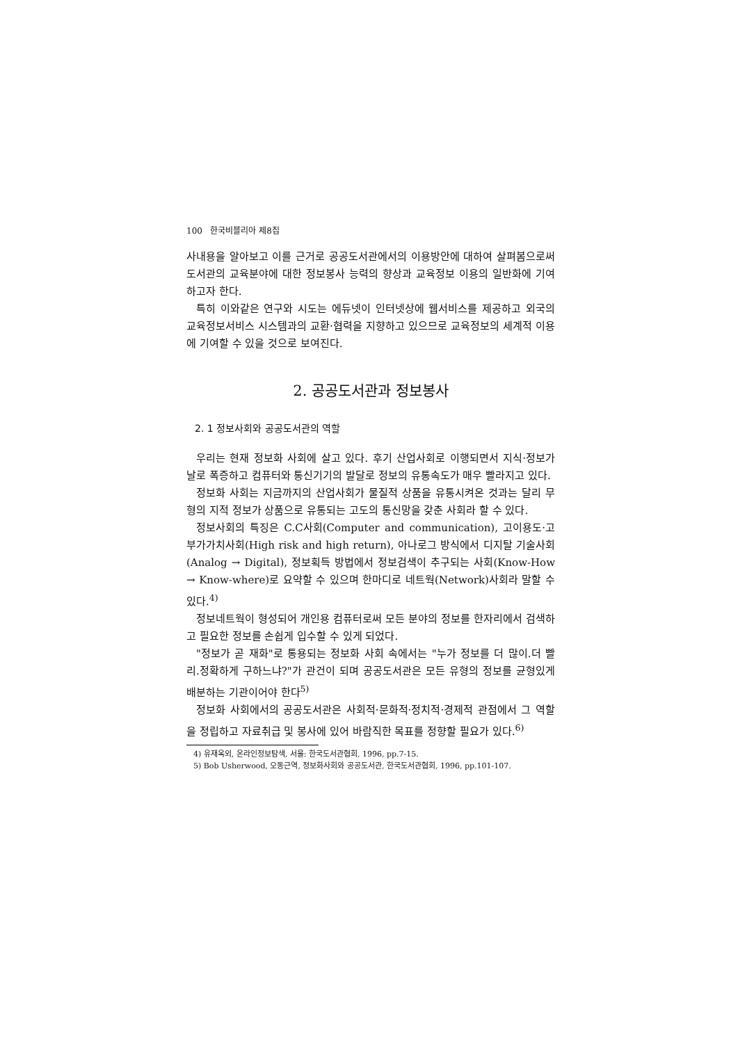100 한국비블리아 제8집
사내용을 알아보고 이를 근거로 공공도서관에서의 이용방안에 대하여 살펴봄으로써 도서관의 교육분야에 대한 정보봉사 능력의 향상과 교육정보 이용의 일반화에 기여하고자 한다.
특히 이와같은 연구와 시도는 에듀넷이 인터넷상에 웹서비스를 제공하고 외국의 교육정보서비스 시스템과의 교환·협력을 지향하고 있으므로 교육정보의 세계적 이용에 기여할 수 있을 것으로 보여진다.
2. 공공도서관과 정보봉사
2. 1 정보사회와 공공도서관의 역할
우리는 현재 정보화 사회에 살고 있다. 후기 산업사회로 이행되면서 지식·정보가 날로 폭증하고 컴퓨터와 통신기기의 발달로 정보의 유통속도가 매우 빨라지고 있다.
정보화 사회는 지금까지의 산업사회가 물질적 상품을 유통시켜온 것과는 달리 무형의 지적 정보가 상품으로 유통되는 고도의 통신망을 갖춘 사회라 할 수 있다.
정보사회의 특징은 C.C사회(Computer and communication), 고이용도·고부가가치사회(High risk and high return), 아나로그 방식에서 디지탈 기술사회(Analog → Digital), 정보획득 방법에서 정보검색이 추구되는 사회(Know-How → Know-where)로 요약할 수 있으며 한마디로 네트웍(Network)사회라 말할 수 있다.<sup>4)</sup>
정보네트웍이 형성되어 개인용 컴퓨터로써 모든 분야의 정보를 한자리에서 검색하고 필요한 정보를 손쉽게 입수할 수 있게 되었다.
"정보가 곧 재화"로 통용되는 정보화 사회 속에서는 "누가 정보를 더 많이.더 빨리.정확하게 구하느냐?"가 관건이 되며 공공도서관은 모든 유형의 정보를 균형있게 배분하는 기관이어야 한다<sup>5)</sup>
정보화 사회에서의 공공도서관은 사회적·문화적·정치적·경제적 관점에서 그 역할을 정립하고 자료취급 및 봉사에 있어 바람직한 목표를 정향할 필요가 있다.<sup>6)</sup>
4) 유재옥외, 온라인정보탐색, 서울: 한국도서관협회, 1996, pp.7-15.
5) Bob Usherwood, 오동근역, 정보화사회와 공공도서관, 한국도서관협회, 1996, pp.101-107.